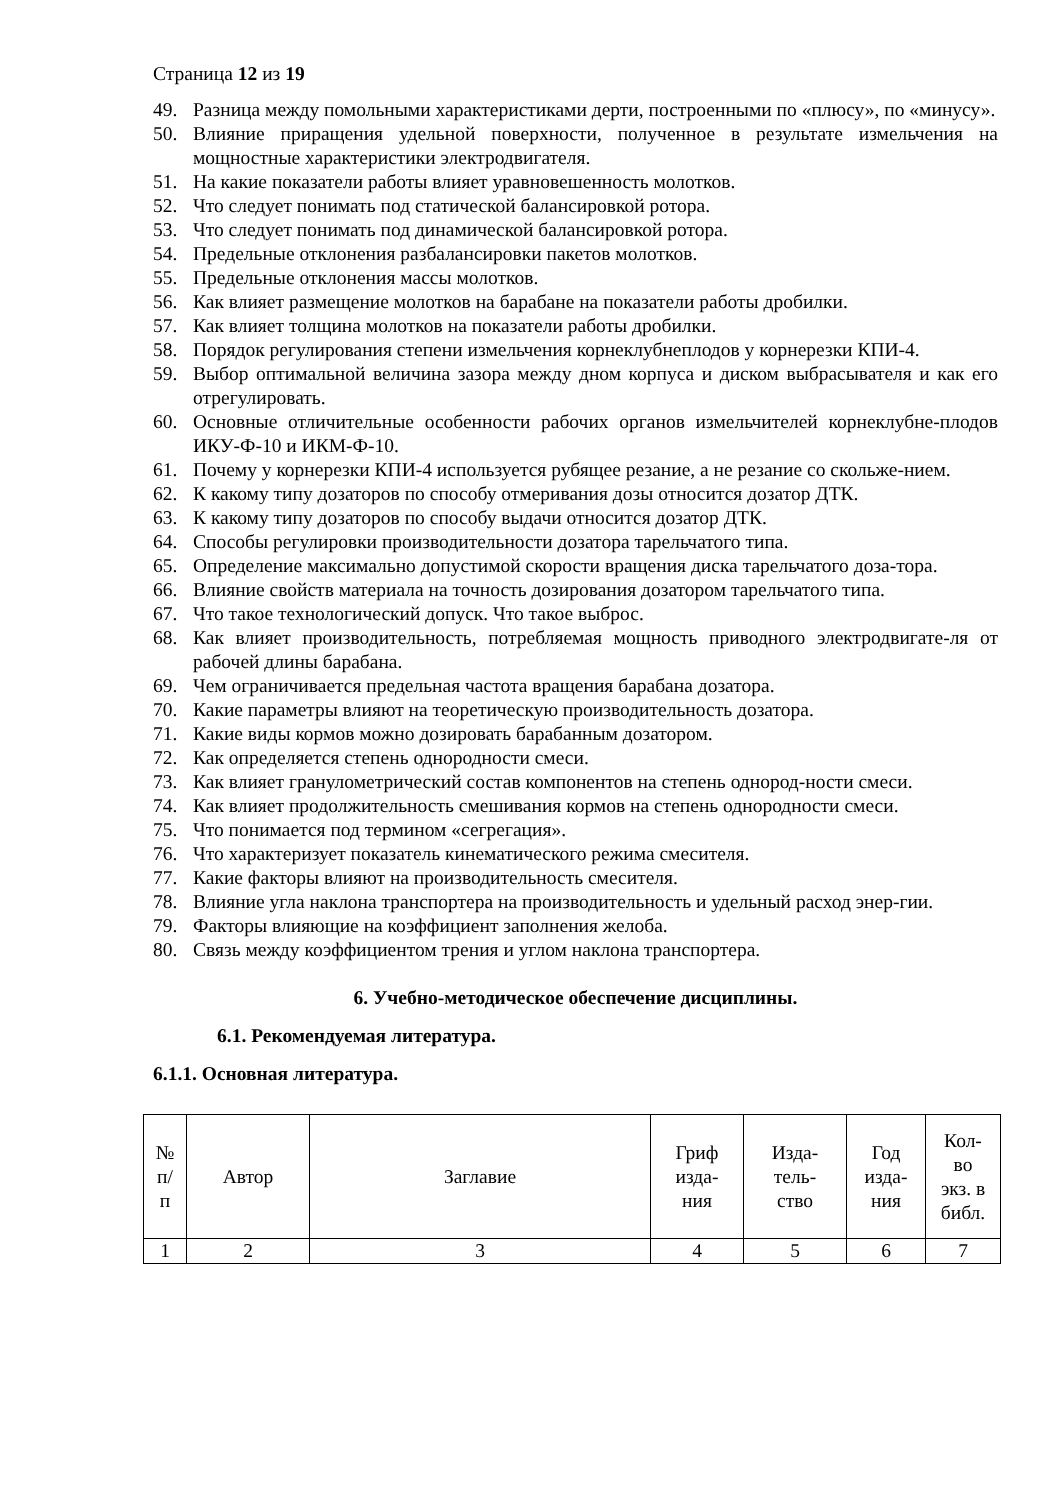Страница 12 из 19
49. Разница между помольными характеристиками дерти, построенными по «плюсу», по «минусу».
50. Влияние приращения удельной поверхности, полученное в результате измельчения на мощностные характеристики электродвигателя.
51. На какие показатели работы влияет уравновешенность молотков.
52. Что следует понимать под статической балансировкой ротора.
53. Что следует понимать под динамической балансировкой ротора.
54. Предельные отклонения разбалансировки пакетов молотков.
55. Предельные отклонения массы молотков.
56. Как влияет размещение молотков на барабане на показатели работы дробилки.
57. Как влияет толщина молотков на показатели работы дробилки.
58. Порядок регулирования степени измельчения корнеклубнеплодов у корнерезки КПИ-4.
59. Выбор оптимальной величина зазора между дном корпуса и диском выбрасывателя и как его отрегулировать.
60. Основные отличительные особенности рабочих органов измельчителей корнеклубне-плодов ИКУ-Ф-10 и ИКМ-Ф-10.
61. Почему у корнерезки КПИ-4 используется рубящее резание, а не резание со скольже-нием.
62. К какому типу дозаторов по способу отмеривания дозы относится дозатор ДТК.
63. К какому типу дозаторов по способу выдачи относится дозатор ДТК.
64. Способы регулировки производительности дозатора тарельчатого типа.
65. Определение максимально допустимой скорости вращения диска тарельчатого доза-тора.
66. Влияние свойств материала на точность дозирования дозатором тарельчатого типа.
67. Что такое технологический допуск. Что такое выброс.
68. Как влияет производительность, потребляемая мощность приводного электродвигате-ля от рабочей длины барабана.
69. Чем ограничивается предельная частота вращения барабана дозатора.
70. Какие параметры влияют на теоретическую производительность дозатора.
71. Какие виды кормов можно дозировать барабанным дозатором.
72. Как определяется степень однородности смеси.
73. Как влияет гранулометрический состав компонентов на степень однород-ности смеси.
74. Как влияет продолжительность смешивания кормов на степень однородности смеси.
75. Что понимается под термином «сегрегация».
76. Что характеризует показатель кинематического режима смесителя.
77. Какие факторы влияют на производительность смесителя.
78. Влияние угла наклона транспортера на производительность и удельный расход энер-гии.
79. Факторы влияющие на коэффициент заполнения желоба.
80. Связь между коэффициентом трения и углом наклона транспортера.
6. Учебно-методическое обеспечение дисциплины.
6.1. Рекомендуемая литература.
6.1.1. Основная литература.
| № п/ п | Автор | Заглавие | Гриф изда- ния | Изда- тель- ство | Год изда- ния | Кол- во экз. в библ. |
| --- | --- | --- | --- | --- | --- | --- |
| 1 | 2 | 3 | 4 | 5 | 6 | 7 |